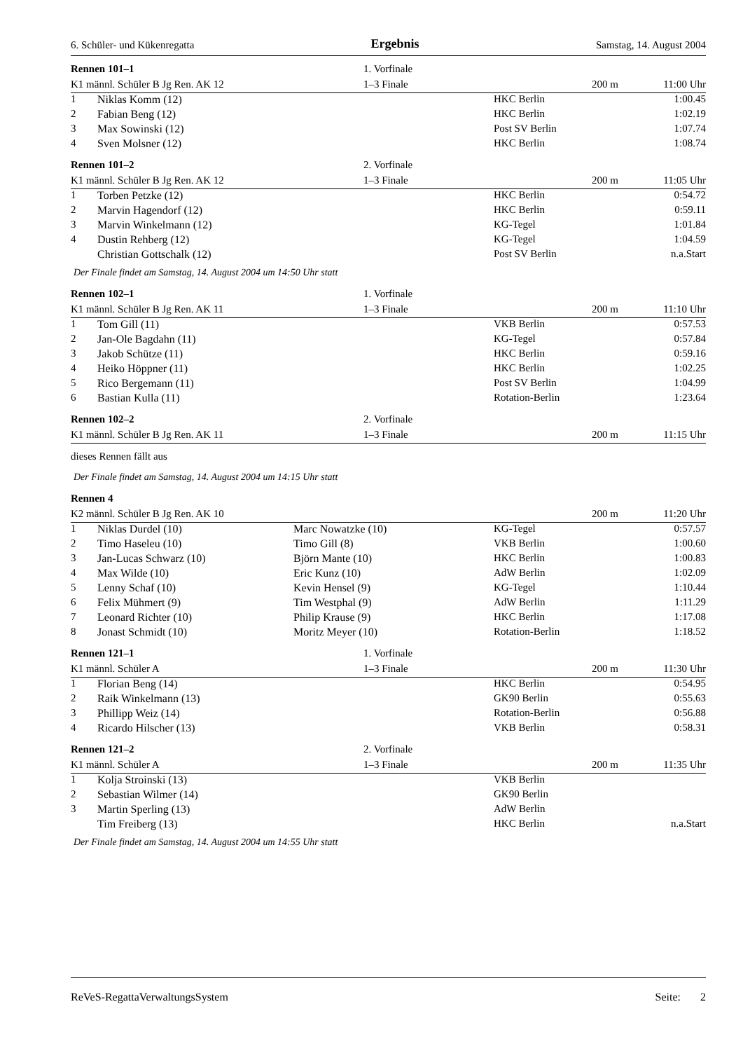6. Schüler- und Kükenregatta Ergebnis Samstag, 14. August 2004
| Rennen 101–1 | | 1. Vorfinale | | | |
| K1 männl. Schüler B Jg Ren. AK 12 | | 1–3 Finale | | 200 m | 11:00 Uhr |
| 1 | Niklas Komm (12) | | HKC Berlin | | 1:00.45 |
| 2 | Fabian Beng (12) | | HKC Berlin | | 1:02.19 |
| 3 | Max Sowinski (12) | | Post SV Berlin | | 1:07.74 |
| 4 | Sven Molsner (12) | | HKC Berlin | | 1:08.74 |
| Rennen 101–2 | | 2. Vorfinale | | | |
| K1 männl. Schüler B Jg Ren. AK 12 | | 1–3 Finale | | 200 m | 11:05 Uhr |
| 1 | Torben Petzke (12) | | HKC Berlin | | 0:54.72 |
| 2 | Marvin Hagendorf (12) | | HKC Berlin | | 0:59.11 |
| 3 | Marvin Winkelmann (12) | | KG-Tegel | | 1:01.84 |
| 4 | Dustin Rehberg (12) | | KG-Tegel | | 1:04.59 |
| | Christian Gottschalk (12) | | Post SV Berlin | | n.a.Start |
| Der Finale findet am Samstag, 14. August 2004 um 14:50 Uhr statt | | | | | |
| Rennen 102–1 | | 1. Vorfinale | | | |
| K1 männl. Schüler B Jg Ren. AK 11 | | 1–3 Finale | | 200 m | 11:10 Uhr |
| 1 | Tom Gill (11) | | VKB Berlin | | 0:57.53 |
| 2 | Jan-Ole Bagdahn (11) | | KG-Tegel | | 0:57.84 |
| 3 | Jakob Schütze (11) | | HKC Berlin | | 0:59.16 |
| 4 | Heiko Höppner (11) | | HKC Berlin | | 1:02.25 |
| 5 | Rico Bergemann (11) | | Post SV Berlin | | 1:04.99 |
| 6 | Bastian Kulla (11) | | Rotation-Berlin | | 1:23.64 |
| Rennen 102–2 | | 2. Vorfinale | | | |
| K1 männl. Schüler B Jg Ren. AK 11 | | 1–3 Finale | | 200 m | 11:15 Uhr |
| dieses Rennen fällt aus | | | | | |
| Der Finale findet am Samstag, 14. August 2004 um 14:15 Uhr statt | | | | | |
| Rennen 4 | | | | | |
| K2 männl. Schüler B Jg Ren. AK 10 | | | | 200 m | 11:20 Uhr |
| 1 | Niklas Durdel (10) | Marc Nowatzke (10) | KG-Tegel | | 0:57.57 |
| 2 | Timo Haseleu (10) | Timo Gill (8) | VKB Berlin | | 1:00.60 |
| 3 | Jan-Lucas Schwarz (10) | Björn Mante (10) | HKC Berlin | | 1:00.83 |
| 4 | Max Wilde (10) | Eric Kunz (10) | AdW Berlin | | 1:02.09 |
| 5 | Lenny Schaf (10) | Kevin Hensel (9) | KG-Tegel | | 1:10.44 |
| 6 | Felix Mühmert (9) | Tim Westphal (9) | AdW Berlin | | 1:11.29 |
| 7 | Leonard Richter (10) | Philip Krause (9) | HKC Berlin | | 1:17.08 |
| 8 | Jonast Schmidt (10) | Moritz Meyer (10) | Rotation-Berlin | | 1:18.52 |
| Rennen 121–1 | | 1. Vorfinale | | | |
| K1 männl. Schüler A | | 1–3 Finale | | 200 m | 11:30 Uhr |
| 1 | Florian Beng (14) | | HKC Berlin | | 0:54.95 |
| 2 | Raik Winkelmann (13) | | GK90 Berlin | | 0:55.63 |
| 3 | Phillipp Weiz (14) | | Rotation-Berlin | | 0:56.88 |
| 4 | Ricardo Hilscher (13) | | VKB Berlin | | 0:58.31 |
| Rennen 121–2 | | 2. Vorfinale | | | |
| K1 männl. Schüler A | | 1–3 Finale | | 200 m | 11:35 Uhr |
| 1 | Kolja Stroinski (13) | | VKB Berlin | | |
| 2 | Sebastian Wilmer (14) | | GK90 Berlin | | |
| 3 | Martin Sperling (13) | | AdW Berlin | | |
| | Tim Freiberg (13) | | HKC Berlin | | n.a.Start |
| Der Finale findet am Samstag, 14. August 2004 um 14:55 Uhr statt | | | | | |
ReVeS-RegattaVerwaltungsSystem Seite: 2